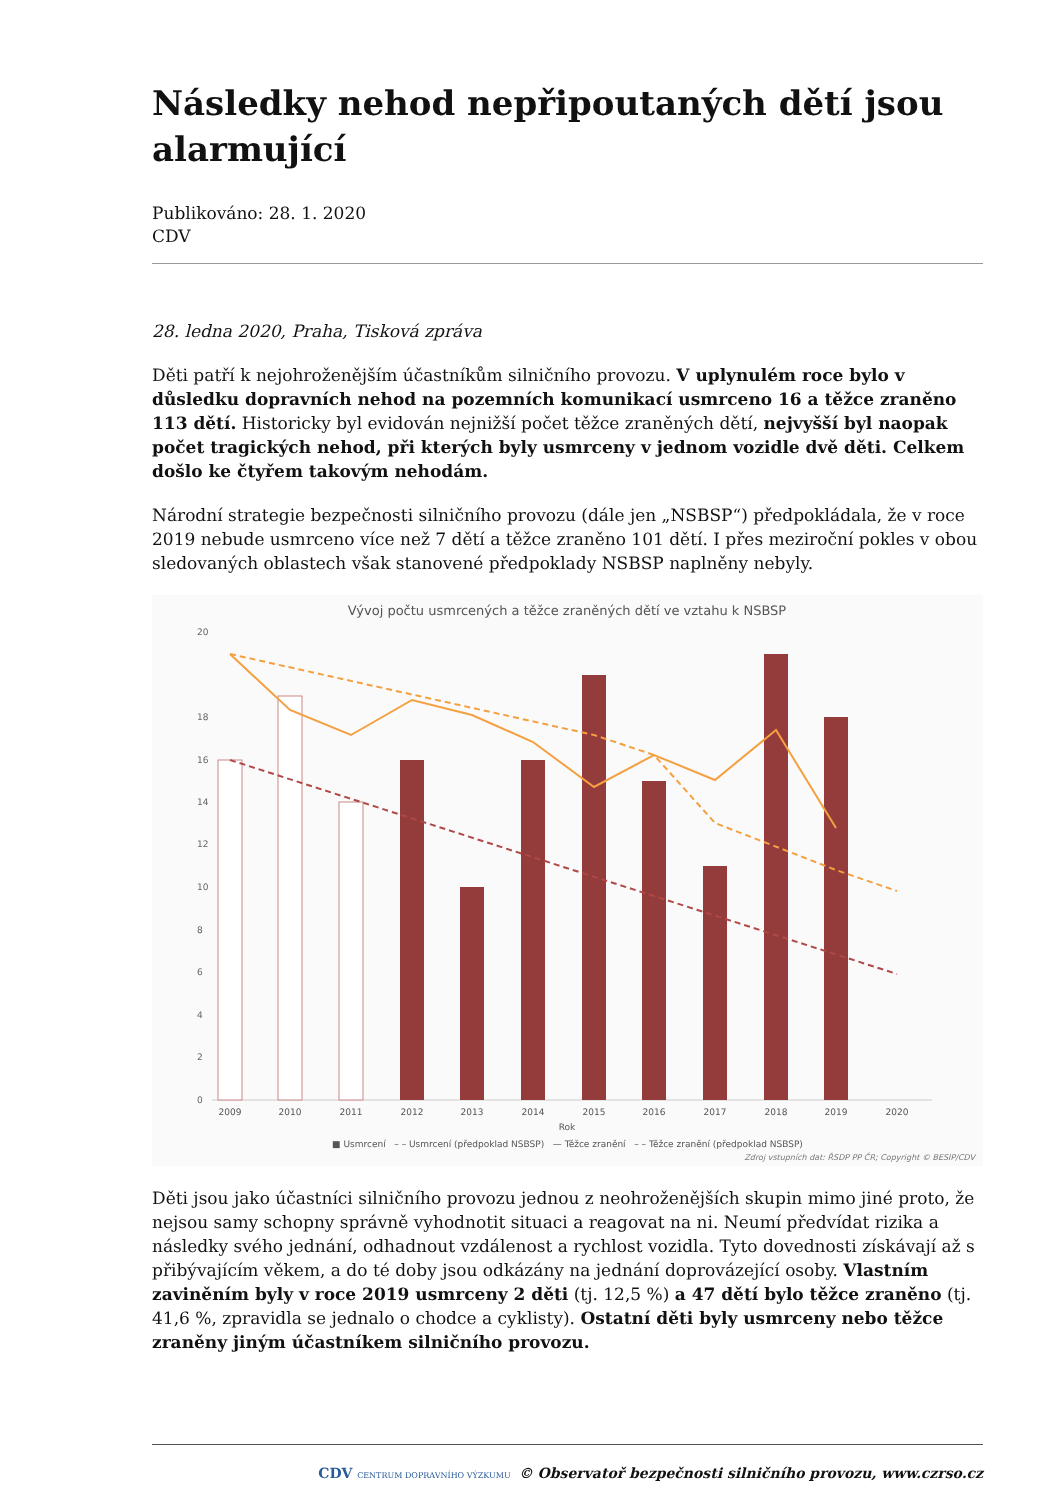Následky nehod nepřipoutaných dětí jsou alarmující
Publikováno: 28. 1. 2020
CDV
28. ledna 2020, Praha, Tisková zpráva
Děti patří k nejohroženějším účastníkům silničního provozu. V uplynulém roce bylo v důsledku dopravních nehod na pozemních komunikací usmrceno 16 a těžce zraněno 113 dětí. Historicky byl evidován nejnižší počet těžce zraněných dětí, nejvyšší byl naopak počet tragických nehod, při kterých byly usmrceny v jednom vozidle dvě děti. Celkem došlo ke čtyřem takovým nehodám.
Národní strategie bezpečnosti silničního provozu (dále jen „NSBSP“) předpokládala, že v roce 2019 nebude usmrceno více než 7 dětí a těžce zraněno 101 dětí. I přes meziroční pokles v obou sledovaných oblastech však stanovené předpoklady NSBSP naplněny nebyly.
Vývoj počtu usmrcených a těžce zraněných dětí ve vztahu k NSBSP
20
18
16
14
12
10
8
6
4
2
0
2009
2010
2011
2012
2013
2014
2015
2016
2017
2018
2019
2020
Rok
■ Usmrcení – – Usmrcení (předpoklad NSBSP) — Těžce zranění – – Těžce zranění (předpoklad NSBSP)
Zdroj vstupních dat: ŘSDP PP ČR; Copyright © BESIP/CDV
Děti jsou jako účastníci silničního provozu jednou z neohroženějších skupin mimo jiné proto, že nejsou samy schopny správně vyhodnotit situaci a reagovat na ni. Neumí předvídat rizika a následky svého jednání, odhadnout vzdálenost a rychlost vozidla. Tyto dovednosti získávají až s přibývajícím věkem, a do té doby jsou odkázány na jednání doprovázející osoby. Vlastním zaviněním byly v roce 2019 usmrceny 2 děti (tj. 12,5 %) a 47 dětí bylo těžce zraněno (tj. 41,6 %, zpravidla se jednalo o chodce a cyklisty). Ostatní děti byly usmrceny nebo těžce zraněny jiným účastníkem silničního provozu.
CDV CENTRUM DOPRAVNÍHO VÝZKUMU © Observatoř bezpečnosti silničního provozu, www.czrso.cz